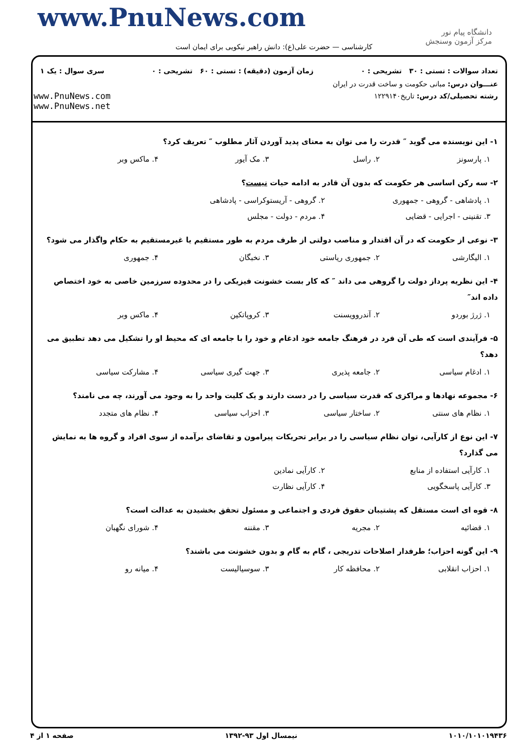www.PnuNews.com
کارشناسی — حضرت علی(ع): دانش راهبر نیکویی برای ایمان است
دانشگاه پیام نور
مرکز آزمون وسنجش
تعداد سوالات : تستی : ۳۰ تشریحی : ۰ زمان آزمون (دقیقه) : تستی : ۶۰ تشریحی : ۰ سری سوال : یک ۱
عنـــوان درس: مبانی حکومت و ساخت قدرت در ایران
رشته تحصیلی/کد درس: تاریخ۱۲۲۹۱۴۰
www.PnuNews.com
www.PnuNews.net
۱- این نویسنده می گوید ″ قدرت را می توان به معنای پدید آوردن آثار مطلوب ″ تعریف کرد؟
۱. پارسونز ۲. راسل ۳. مک آیور ۴. ماکس وبر
۲- سه رکن اساسی هر حکومت که بدون آن قادر به ادامه حیات نیست؟
۱. پادشاهی - گروهی - جمهوری ۲. گروهی - آریستوکراسی - پادشاهی ۳. تقنینی - اجرایی - قضایی ۴. مردم - دولت - مجلس
۳- نوعی از حکومت که در آن اقتدار و مناصب دولتی از طرف مردم به طور مستقیم یا غیرمستقیم به حکام واگذار می شود؟
۱. الیگارشی ۲. جمهوری ریاستی ۳. نخبگان ۴. جمهوری
۴- این نظریه پرداز دولت را گروهی می داند ″ که کار بست خشونت فیزیکی را در محدوده سرزمین خاصی به خود اختصاص داده اند″
۱. ژرژ بوردو ۲. آندروویسنت ۳. کروپاتکین ۴. ماکس وبر
۵- فرآیندی است که طی آن فرد در فرهنگ جامعه خود ادغام و خود را با جامعه ای که محیط او را تشکیل می دهد تطبیق می دهد؟
۱. ادغام سیاسی ۲. جامعه پذیری ۳. جهت گیری سیاسی ۴. مشارکت سیاسی
۶- مجموعه نهادها و مراکزی که قدرت سیاسی را در دست دارند و یک کلیت واحد را به وجود می آورند، چه می نامند؟
۱. نظام های سنتی ۲. ساختار سیاسی ۳. احزاب سیاسی ۴. نظام های متجدد
۷- این نوع از کارآیی، توان نظام سیاسی را در برابر تحریکات پیرامون و تقاضای برآمده از سوی افراد و گروه ها به نمایش می گذارد؟
۱. کارآیی استفاده از منابع ۲. کارآیی نمادین ۳. کارآیی پاسخگویی ۴. کارآیی نظارت
۸- قوه ای است مستقل که پشتیبان حقوق فردی و اجتماعی و مسئول تحقق بخشیدن به عدالت است؟
۱. قضائیه ۲. مجریه ۳. مقننه ۴. شورای نگهبان
۹- این گونه احزاب؛ طرفدار اصلاحات تدریجی ، گام به گام و بدون خشونت می باشند؟
۱. احزاب انقلابی ۲. محافظه کار ۳. سوسیالیست ۴. میانه رو
صفحه ۱ از ۴ نیمسال اول ۹۳-۱۳۹۲ ۱۰۱۰/۱۰۱۰۱۹۴۳۶